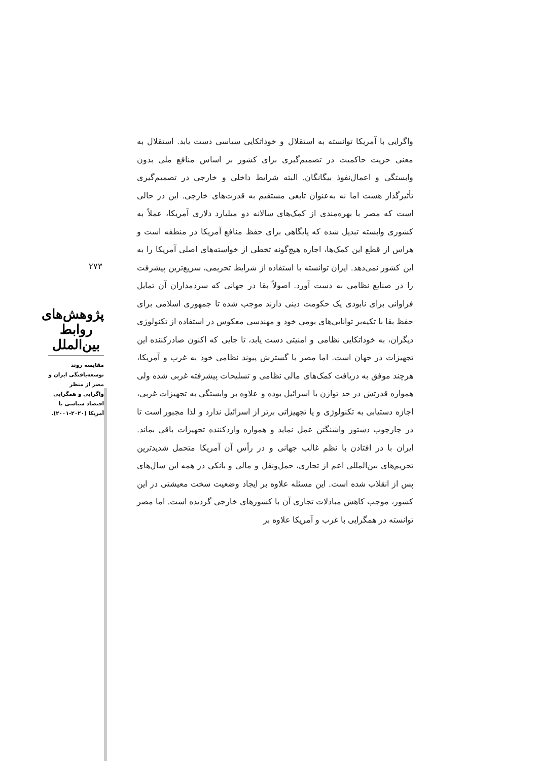واگرایی با آمریکا توانسته به استقلال و خوداتکایی سیاسی دست یابد. استقلال به معنی حریت حاکمیت در تصمیم‌گیری برای کشور بر اساس منافع ملی بدون وابستگی و اعمال‌نفوذ بیگانگان. البته شرایط داخلی و خارجی در تصمیم‌گیری تأثیرگذار هست اما نه به‌عنوان تابعی مستقیم به قدرت‌های خارجی. این در حالی است که مصر با بهره‌مندی از کمک‌های سالانه دو میلیارد دلاری آمریکا، عملاً به کشوری وابسته تبدیل شده که پایگاهی برای حفظ منافع آمریکا در منطقه است و هراس از قطع این کمک‌ها، اجازه هیچ‌گونه تخطی از خواسته‌های اصلی آمریکا را به این کشور نمی‌دهد. ایران توانسته با استفاده از شرایط تحریمی، سریع‌ترین پیشرفت را در صنایع نظامی به دست آورد. اصولاً بقا در جهانی که سردمداران آن تمایل فراوانی برای نابودی یک حکومت دینی دارند موجب شده تا جمهوری اسلامی برای حفظ بقا با تکیه‌بر توانایی‌های بومی خود و مهندسی معکوس در استفاده از تکنولوژی دیگران، به خوداتکایی نظامی و امنیتی دست یابد، تا جایی که اکنون صادرکننده این تجهیزات در جهان است. اما مصر با گسترش پیوند نظامی خود به غرب و آمریکا، هرچند موفق به دریافت کمک‌های مالی نظامی و تسلیحات پیشرفته غربی شده ولی همواره قدرتش در حد توازن با اسرائیل بوده و علاوه بر وابستگی به تجهیزات غربی، اجازه دستیابی به تکنولوژی و یا تجهیزاتی برتر از اسرائیل ندارد و لذا مجبور است تا در چارچوب دستور واشنگتن عمل نماید و همواره واردکننده تجهیزات باقی بماند. ایران با در افتادن با نظم غالب جهانی و در رأس آن آمریکا متحمل شدیدترین تحریم‌های بین‌المللی اعم از تجاری، حمل‌ونقل و مالی و بانکی در همه این سال‌های پس از انقلاب شده است. این مسئله علاوه بر ایجاد وضعیت سخت معیشتی در این کشور، موجب کاهش مبادلات تجاری آن با کشورهای خارجی گردیده است. اما مصر توانسته در همگرایی با غرب و آمریکا علاوه بر
۲۷۳
پژوهش‌های روابط بین‌الملل
مقایسه روند توسعه‌یافتگی ایران و مصر از منظر واگرایی و همگرایی اقتصاد سیاسی با آمریکا (۲۰۲۰-۲۰۰۱).